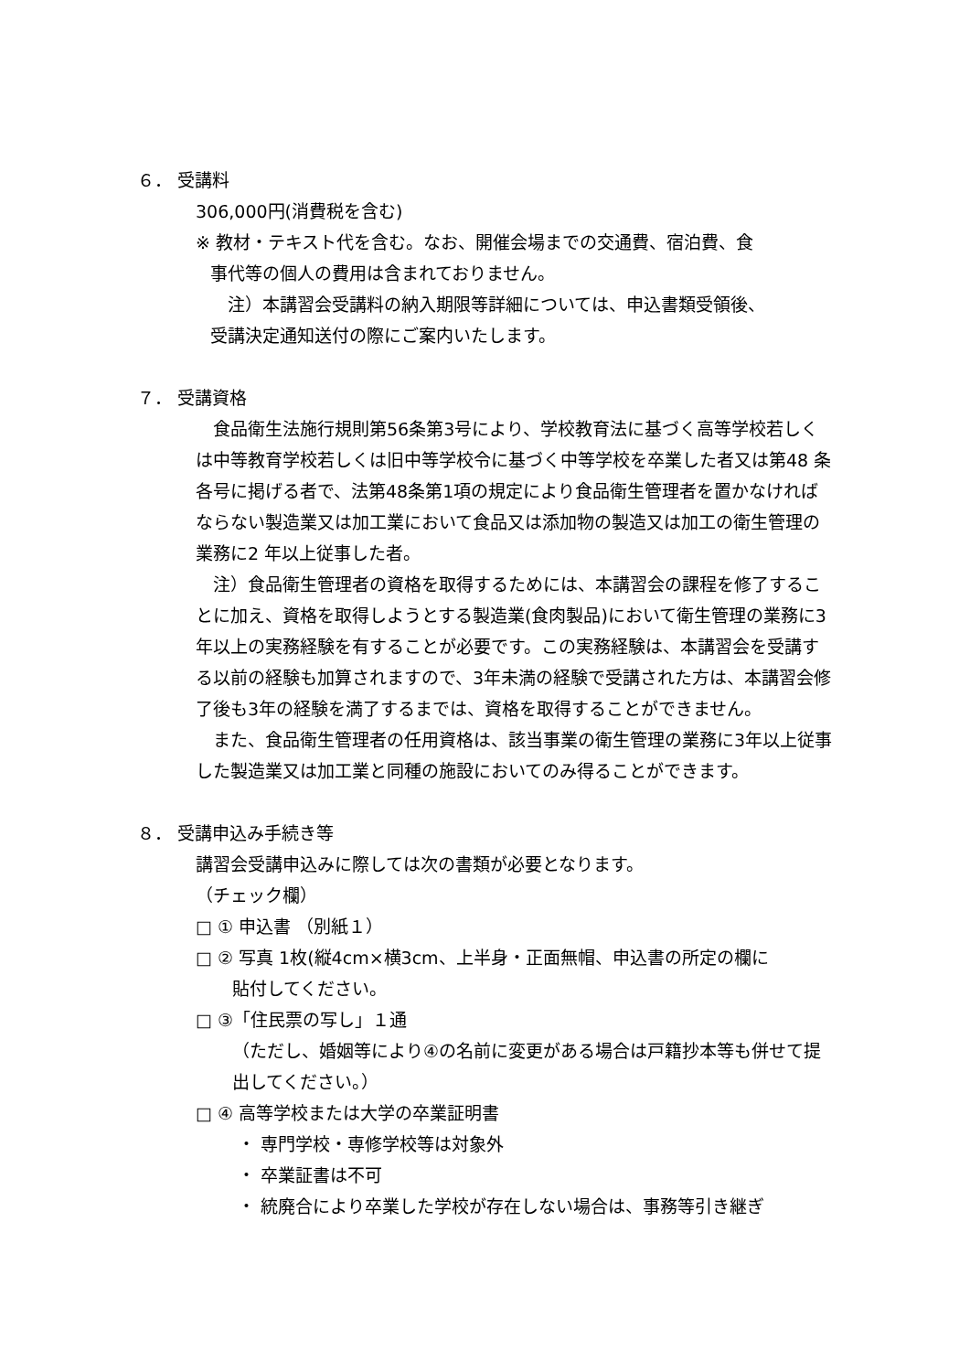６． 受講料
306,000円(消費税を含む)
※ 教材・テキスト代を含む。なお、開催会場までの交通費、宿泊費、食
事代等の個人の費用は含まれておりません。
　注）本講習会受講料の納入期限等詳細については、申込書類受領後、
受講決定通知送付の際にご案内いたします。
７． 受講資格
　食品衛生法施行規則第56条第3号により、学校教育法に基づく高等学校若しくは中等教育学校若しくは旧中等学校令に基づく中等学校を卒業した者又は第48 条各号に掲げる者で、法第48条第1項の規定により食品衛生管理者を置かなければならない製造業又は加工業において食品又は添加物の製造又は加工の衛生管理の業務に2 年以上従事した者。
　注）食品衛生管理者の資格を取得するためには、本講習会の課程を修了することに加え、資格を取得しようとする製造業(食肉製品)において衛生管理の業務に3年以上の実務経験を有することが必要です。この実務経験は、本講習会を受講する以前の経験も加算されますので、3年未満の経験で受講された方は、本講習会修了後も3年の経験を満了するまでは、資格を取得することができません。
　また、食品衛生管理者の任用資格は、該当事業の衛生管理の業務に3年以上従事した製造業又は加工業と同種の施設においてのみ得ることができます。
８． 受講申込み手続き等
講習会受講申込みに際しては次の書類が必要となります。
（チェック欄）
□ ① 申込書 （別紙１）
□ ② 写真 1枚(縦4cm×横3cm、上半身・正面無帽、申込書の所定の欄に
貼付してください。
□ ③「住民票の写し」１通
（ただし、婚姻等により④の名前に変更がある場合は戸籍抄本等も併せて提出してください。）
□ ④ 高等学校または大学の卒業証明書
・ 専門学校・専修学校等は対象外
・ 卒業証書は不可
・ 統廃合により卒業した学校が存在しない場合は、事務等引き継ぎ